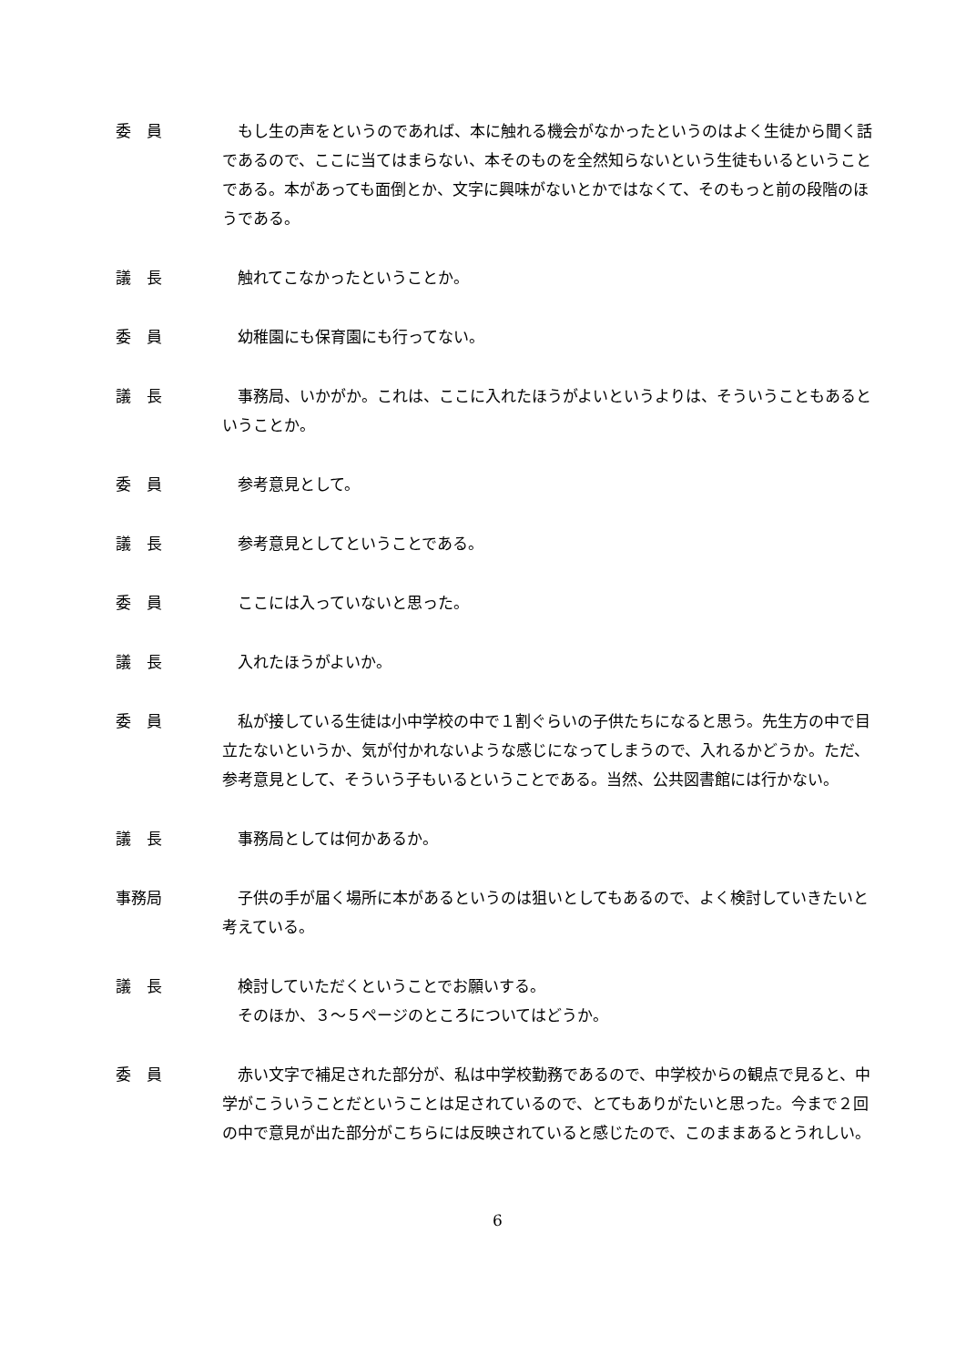委　員 もし生の声をというのであれば、本に触れる機会がなかったというのはよく生徒から聞く話であるので、ここに当てはまらない、本そのものを全然知らないという生徒もいるということである。本があっても面倒とか、文字に興味がないとかではなくて、そのもっと前の段階のほうである。
議　長 触れてこなかったということか。
委　員 幼稚園にも保育園にも行ってない。
議　長 事務局、いかがか。これは、ここに入れたほうがよいというよりは、そういうこともあるということか。
委　員 参考意見として。
議　長 参考意見としてということである。
委　員 ここには入っていないと思った。
議　長 入れたほうがよいか。
委　員 私が接している生徒は小中学校の中で１割ぐらいの子供たちになると思う。先生方の中で目立たないというか、気が付かれないような感じになってしまうので、入れるかどうか。ただ、参考意見として、そういう子もいるということである。当然、公共図書館には行かない。
議　長 事務局としては何かあるか。
事務局 子供の手が届く場所に本があるというのは狙いとしてもあるので、よく検討していきたいと考えている。
議　長 検討していただくということでお願いする。
そのほか、３～５ページのところについてはどうか。
委　員 赤い文字で補足された部分が、私は中学校勤務であるので、中学校からの観点で見ると、中学がこういうことだということは足されているので、とてもありがたいと思った。今まで２回の中で意見が出た部分がこちらには反映されていると感じたので、このままあるとうれしい。
6